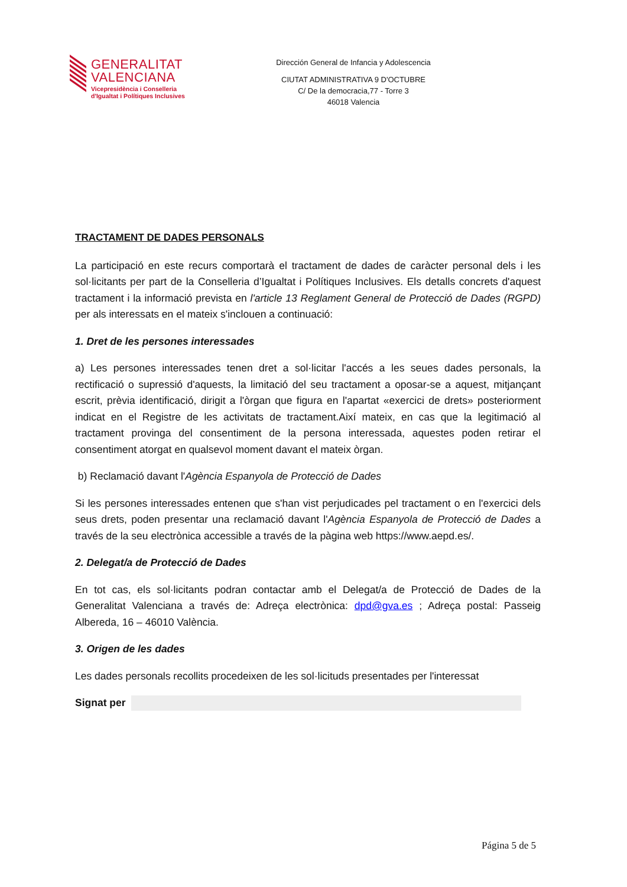GENERALITAT
VALENCIANA
Vicepresidència i Conselleria
d'Igualtat i Polítiques Inclusives
Dirección General de Infancia y Adolescencia
CIUTAT ADMINISTRATIVA 9 D'OCTUBRE
C/ De la democracia,77 - Torre 3
46018 Valencia
TRACTAMENT DE DADES PERSONALS
La participació en este recurs comportarà el tractament de dades de caràcter personal dels i les sol·licitants per part de la Conselleria d’Igualtat i Polítiques Inclusives. Els detalls concrets d'aquest tractament i la informació prevista en l'article 13 Reglament General de Protecció de Dades (RGPD) per als interessats en el mateix s'inclouen a continuació:
1. Dret de les persones interessades
a) Les persones interessades tenen dret a sol·licitar l'accés a les seues dades personals, la rectificació o supressió d'aquests, la limitació del seu tractament a oposar-se a aquest, mitjançant escrit, prèvia identificació, dirigit a l'òrgan que figura en l'apartat «exercici de drets» posteriorment indicat en el Registre de les activitats de tractament.Així mateix, en cas que la legitimació al tractament provinga del consentiment de la persona interessada, aquestes poden retirar el consentiment atorgat en qualsevol moment davant el mateix òrgan.
b) Reclamació davant l'Agència Espanyola de Protecció de Dades
Si les persones interessades entenen que s'han vist perjudicades pel tractament o en l'exercici dels seus drets, poden presentar una reclamació davant l'Agència Espanyola de Protecció de Dades a través de la seu electrònica accessible a través de la pàgina web https://www.aepd.es/.
2. Delegat/a de Protecció de Dades
En tot cas, els sol·licitants podran contactar amb el Delegat/a de Protecció de Dades de la Generalitat Valenciana a través de: Adreça electrònica: dpd@gva.es ; Adreça postal: Passeig Albereda, 16 – 46010 València.
3. Origen de les dades
Les dades personals recollits procedeixen de les sol·licituds presentades per l'interessat
Signat per
Página 5 de 5